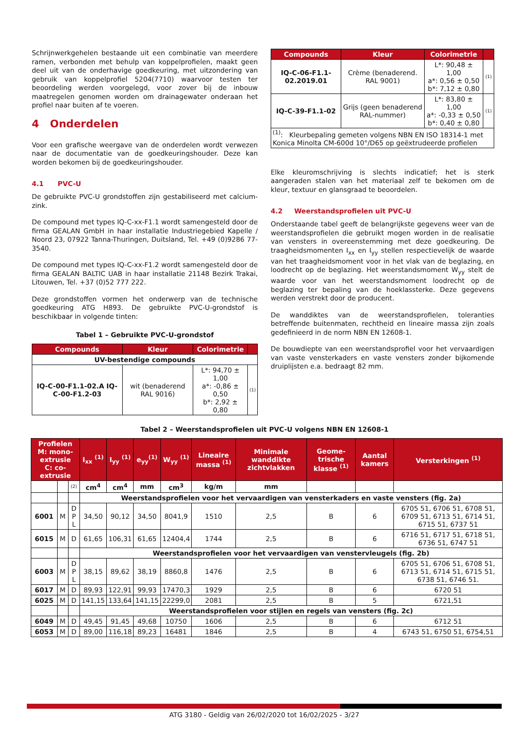Schrijnwerkgehelen bestaande uit een combinatie van meerdere ramen, verbonden met behulp van koppelprofielen, maakt geen deel uit van de onderhavige goedkeuring, met uitzondering van gebruik van koppelprofiel 5204(7710) waarvoor testen ter beoordeling werden voorgelegd, voor zover bij de inbouw maatregelen genomen worden om drainagewater onderaan het profiel naar buiten af te voeren.
4 Onderdelen
Voor een grafische weergave van de onderdelen wordt verwezen naar de documentatie van de goedkeuringshouder. Deze kan worden bekomen bij de goedkeuringshouder.
4.1 PVC-U
De gebruikte PVC-U grondstoffen zijn gestabiliseerd met calcium-zink.
De compound met types IQ-C-xx-F1.1 wordt samengesteld door de firma GEALAN GmbH in haar installatie Industriegebied Kapelle / Noord 23, 07922 Tanna-Thuringen, Duitsland, Tel. +49 (0)9286 77-3540.
De compound met types IQ-C-xx-F1.2 wordt samengesteld door de firma GEALAN BALTIC UAB in haar installatie 21148 Bezirk Trakai, Litouwen, Tel. +37 (0)52 777 222.
Deze grondstoffen vormen het onderwerp van de technische goedkeuring ATG H893. De gebruikte PVC-U-grondstof is beschikbaar in volgende tinten:
Tabel 1 – Gebruikte PVC-U-grondstof
| Compounds | Kleur | Colorimetrie | |
| --- | --- | --- | --- |
| UV-bestendige compounds | | | |
| IQ-C-00-F1.1-02.A IQ-C-00-F1.2-03 | wit (benaderend RAL 9016) | L*: 94,70 ± 1,00 a*: -0,86 ± 0,50 b*: 2,92 ± 0,80 | (1) |
| Compounds | Kleur | Colorimetrie | |
| --- | --- | --- | --- |
| IQ-C-06-F1.1-02.2019.01 | Crème (benaderend. RAL 9001) | L*: 90,48 ± 1,00 a*: 0,56 ± 0,50 b*: 7,12 ± 0,80 | (1) |
| IQ-C-39-F1.1-02 | Grijs (geen benaderend RAL-nummer) | L*: 83,80 ± 1,00 a*: -0,33 ± 0,50 b*: 0,40 ± 0,80 | (1) |
| <sup>(1)</sup>: Kleurbepaling gemeten volgens NBN EN ISO 18314-1 met Konica Minolta CM-600d 10°/D65 op geëxtrudeerde profielen | | | |
Elke kleuromschrijving is slechts indicatief; het is sterk aangeraden stalen van het materiaal zelf te bekomen om de kleur, textuur en glansgraad te beoordelen.
4.2 Weerstandsprofielen uit PVC-U
Onderstaande tabel geeft de belangrijkste gegevens weer van de weerstandsprofielen die gebruikt mogen worden in de realisatie van vensters in overeenstemming met deze goedkeuring. De traagheidsmomenten I<sub>xx</sub> en I<sub>yy</sub> stellen respectievelijk de waarde van het traagheidsmoment voor in het vlak van de beglazing, en loodrecht op de beglazing. Het weerstandsmoment W<sub>yy</sub> stelt de waarde voor van het weerstandsmoment loodrecht op de beglazing ter bepaling van de hoeklassterke. Deze gegevens werden verstrekt door de producent.
De wanddiktes van de weerstandsprofielen, toleranties betreffende buitenmaten, rechtheid en lineaire massa zijn zoals gedefinieerd in de norm NBN EN 12608-1.
De bouwdiepte van een weerstandsprofiel voor het vervaardigen van vaste vensterkaders en vaste vensters zonder bijkomende druiplijsten e.a. bedraagt 82 mm.
Tabel 2 – Weerstandsprofielen uit PVC-U volgens NBN EN 12608-1
| Profielen M: mono-extrusie C: co-extrusie | | | I<sub>xx</sub> <sup>(1)</sup> | I<sub>yy</sub> <sup>(1)</sup> | e<sub>yy</sub><sup>(1)</sup> | W<sub>yy</sub> <sup>(1)</sup> | Lineaire massa <sup>(1)</sup> | Minimale wanddikte zichtvlakken | Geome-trische klasse <sup>(1)</sup> | Aantal kamers | Versterkingen <sup>(1)</sup> |
| --- | --- | --- | --- | --- | --- | --- | --- | --- | --- | --- | --- |
| | | (2) | cm<sup>4</sup> | cm<sup>4</sup> | mm | cm<sup>3</sup> | kg/m | mm | | | |
| | | | Weerstandsprofielen voor het vervaardigen van vensterkaders en vaste vensters (fig. 2a) | | | | | | | | |
| 6001 | M | D P L | 34,50 | 90,12 | 34,50 | 8041,9 | 1510 | 2,5 | B | 6 | 6705 51, 6706 51, 6708 51, 6709 51, 6713 51, 6714 51, 6715 51, 6737 51 |
| 6015 | M | D | 61,65 | 106,31 | 61,65 | 12404,4 | 1744 | 2,5 | B | 6 | 6716 51, 6717 51, 6718 51, 6736 51, 6747 51 |
| | | | Weerstandsprofielen voor het vervaardigen van venstervleugels (fig. 2b) | | | | | | | | |
| 6003 | M | D P L | 38,15 | 89,62 | 38,19 | 8860,8 | 1476 | 2,5 | B | 6 | 6705 51, 6706 51, 6708 51, 6713 51, 6714 51, 6715 51, 6738 51, 6746 51. |
| 6017 | M | D | 89,93 | 122,91 | 99,93 | 17470,3 | 1929 | 2,5 | B | 6 | 6720 51 |
| 6025 | M | D | 141,15 | 133,64 | 141,15 | 22299,0 | 2081 | 2,5 | B | 5 | 6721,51 |
| | | | Weerstandsprofielen voor stijlen en regels van vensters (fig. 2c) | | | | | | | | |
| 6049 | M | D | 49,45 | 91,45 | 49,68 | 10750 | 1606 | 2,5 | B | 6 | 6712 51 |
| 6053 | M | D | 89,00 | 116,18 | 89,23 | 16481 | 1846 | 2,5 | B | 4 | 6743 51, 6750 51, 6754,51 |
ATG 3180 - Geldig van 26/02/2020 tot 16/02/2025 - 3/27